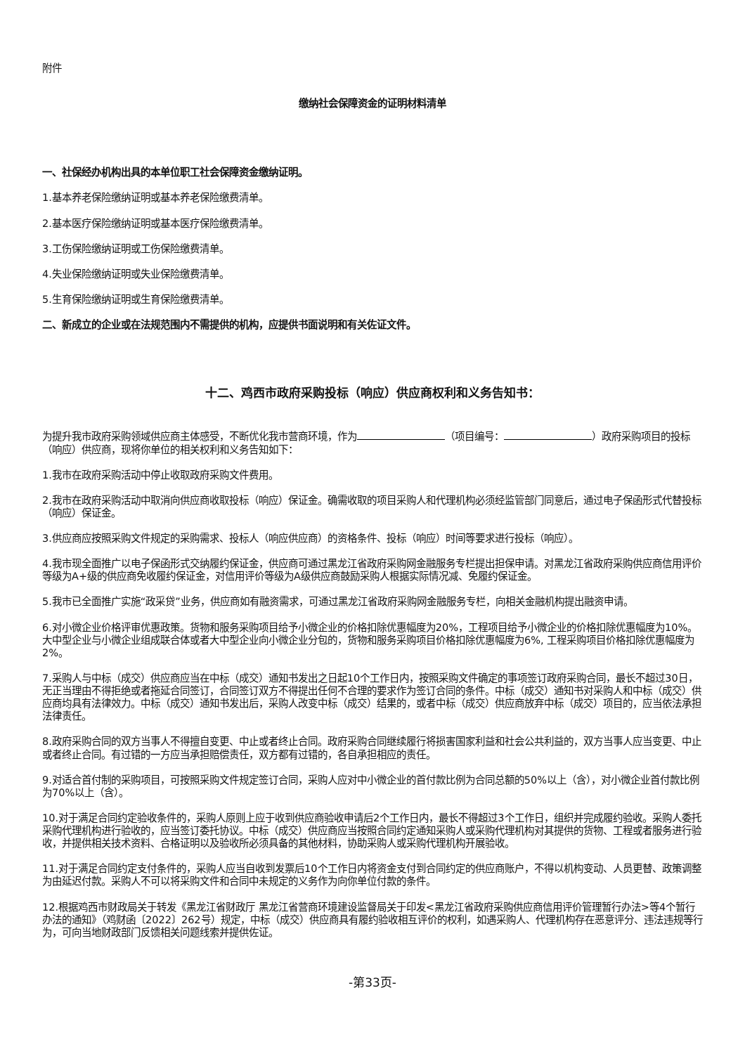附件
缴纳社会保障资金的证明材料清单
一、社保经办机构出具的本单位职工社会保障资金缴纳证明。
1.基本养老保险缴纳证明或基本养老保险缴费清单。
2.基本医疗保险缴纳证明或基本医疗保险缴费清单。
3.工伤保险缴纳证明或工伤保险缴费清单。
4.失业保险缴纳证明或失业保险缴费清单。
5.生育保险缴纳证明或生育保险缴费清单。
二、新成立的企业或在法规范围内不需提供的机构，应提供书面说明和有关佐证文件。
十二、鸡西市政府采购投标（响应）供应商权利和义务告知书：
为提升我市政府采购领域供应商主体感受，不断优化我市营商环境，作为 （项目编号： ）政府采购项目的投标（响应）供应商，现将你单位的相关权利和义务告知如下：
1.我市在政府采购活动中停止收取政府采购文件费用。
2.我市在政府采购活动中取消向供应商收取投标（响应）保证金。确需收取的项目采购人和代理机构必须经监管部门同意后，通过电子保函形式代替投标（响应）保证金。
3.供应商应按照采购文件规定的采购需求、投标人（响应供应商）的资格条件、投标（响应）时间等要求进行投标（响应）。
4.我市现全面推广以电子保函形式交纳履约保证金，供应商可通过黑龙江省政府采购网金融服务专栏提出担保申请。对黑龙江省政府采购供应商信用评价等级为A+级的供应商免收履约保证金，对信用评价等级为A级供应商鼓励采购人根据实际情况减、免履约保证金。
5.我市已全面推广实施“政采贷”业务，供应商如有融资需求，可通过黑龙江省政府采购网金融服务专栏，向相关金融机构提出融资申请。
6.对小微企业价格评审优惠政策。货物和服务采购项目给予小微企业的价格扣除优惠幅度为20%，工程项目给予小微企业的价格扣除优惠幅度为10%。大中型企业与小微企业组成联合体或者大中型企业向小微企业分包的，货物和服务采购项目价格扣除优惠幅度为6%, 工程采购项目价格扣除优惠幅度为2%。
7.采购人与中标（成交）供应商应当在中标（成交）通知书发出之日起10个工作日内，按照采购文件确定的事项签订政府采购合同，最长不超过30日，无正当理由不得拒绝或者拖延合同签订，合同签订双方不得提出任何不合理的要求作为签订合同的条件。中标（成交）通知书对采购人和中标（成交）供应商均具有法律效力。中标（成交）通知书发出后，采购人改变中标（成交）结果的，或者中标（成交）供应商放弃中标（成交）项目的，应当依法承担法律责任。
8.政府采购合同的双方当事人不得擅自变更、中止或者终止合同。政府采购合同继续履行将损害国家利益和社会公共利益的，双方当事人应当变更、中止或者终止合同。有过错的一方应当承担赔偿责任，双方都有过错的，各自承担相应的责任。
9.对适合首付制的采购项目，可按照采购文件规定签订合同，采购人应对中小微企业的首付款比例为合同总额的50%以上（含），对小微企业首付款比例为70%以上（含）。
10.对于满足合同约定验收条件的，采购人原则上应于收到供应商验收申请后2个工作日内，最长不得超过3个工作日，组织并完成履约验收。采购人委托采购代理机构进行验收的，应当签订委托协议。中标（成交）供应商应当按照合同约定通知采购人或采购代理机构对其提供的货物、工程或者服务进行验收，并提供相关技术资料、合格证明以及验收所必须具备的其他材料，协助采购人或采购代理机构开展验收。
11.对于满足合同约定支付条件的，采购人应当自收到发票后10个工作日内将资金支付到合同约定的供应商账户，不得以机构变动、人员更替、政策调整为由延迟付款。采购人不可以将采购文件和合同中未规定的义务作为向你单位付款的条件。
12.根据鸡西市财政局关于转发《黑龙江省财政厅 黑龙江省营商环境建设监督局关于印发<黑龙江省政府采购供应商信用评价管理暂行办法>等4个暂行办法的通知》（鸡财函〔2022〕262号）规定，中标（成交）供应商具有履约验收相互评价的权利，如遇采购人、代理机构存在恶意评分、违法违规等行为，可向当地财政部门反馈相关问题线索并提供佐证。
-第33页-